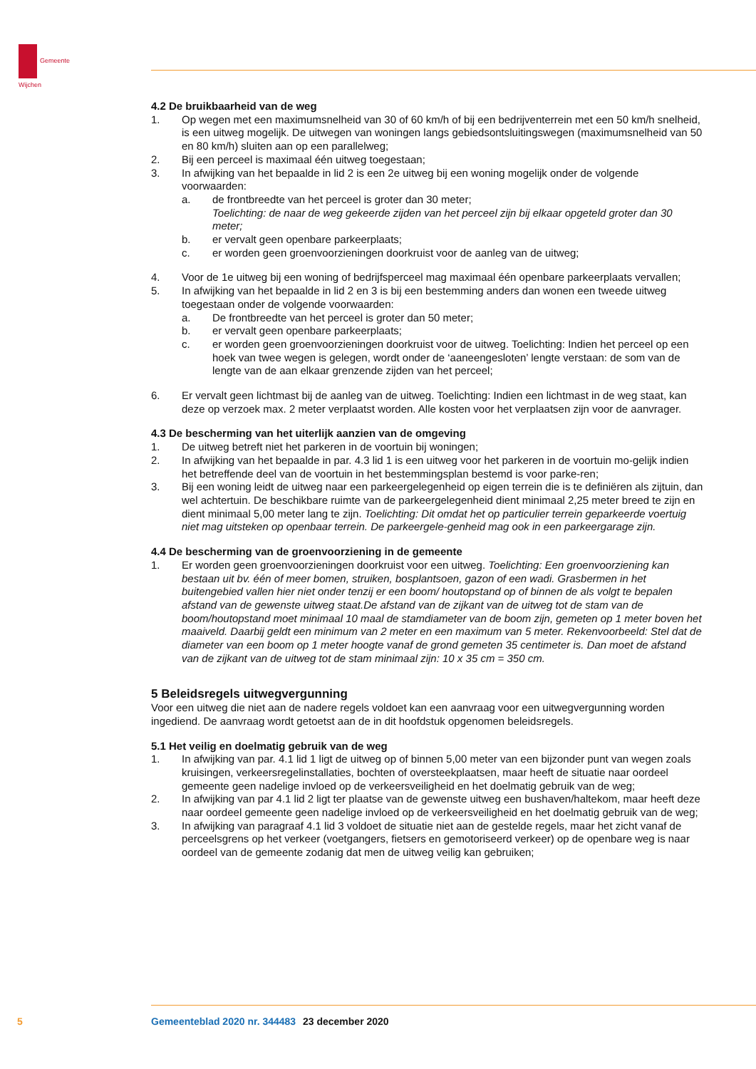Gemeente
Wijchen
4.2 De bruikbaarheid van de weg
1. Op wegen met een maximumsnelheid van 30 of 60 km/h of bij een bedrijventerrein met een 50 km/h snelheid, is een uitweg mogelijk. De uitwegen van woningen langs gebiedsontsluitingswegen (maximumsnelheid van 50 en 80 km/h) sluiten aan op een parallelweg;
2. Bij een perceel is maximaal één uitweg toegestaan;
3. In afwijking van het bepaalde in lid 2 is een 2e uitweg bij een woning mogelijk onder de volgende voorwaarden:
a. de frontbreedte van het perceel is groter dan 30 meter;
Toelichting: de naar de weg gekeerde zijden van het perceel zijn bij elkaar opgeteld groter dan 30 meter;
b. er vervalt geen openbare parkeerplaats;
c. er worden geen groenvoorzieningen doorkruist voor de aanleg van de uitweg;
4. Voor de 1e uitweg bij een woning of bedrijfsperceel mag maximaal één openbare parkeerplaats vervallen;
5. In afwijking van het bepaalde in lid 2 en 3 is bij een bestemming anders dan wonen een tweede uitweg toegestaan onder de volgende voorwaarden:
a. De frontbreedte van het perceel is groter dan 50 meter;
b. er vervalt geen openbare parkeerplaats;
c. er worden geen groenvoorzieningen doorkruist voor de uitweg. Toelichting: Indien het perceel op een hoek van twee wegen is gelegen, wordt onder de ‘aaneengesloten’ lengte verstaan: de som van de lengte van de aan elkaar grenzende zijden van het perceel;
6. Er vervalt geen lichtmast bij de aanleg van de uitweg. Toelichting: Indien een lichtmast in de weg staat, kan deze op verzoek max. 2 meter verplaatst worden. Alle kosten voor het verplaatsen zijn voor de aanvrager.
4.3 De bescherming van het uiterlijk aanzien van de omgeving
1. De uitweg betreft niet het parkeren in de voortuin bij woningen;
2. In afwijking van het bepaalde in par. 4.3 lid 1 is een uitweg voor het parkeren in de voortuin mo-gelijk indien het betreffende deel van de voortuin in het bestemmingsplan bestemd is voor parke-ren;
3. Bij een woning leidt de uitweg naar een parkeergelegenheid op eigen terrein die is te definiëren als zijtuin, dan wel achtertuin. De beschikbare ruimte van de parkeergelegenheid dient minimaal 2,25 meter breed te zijn en dient minimaal 5,00 meter lang te zijn. Toelichting: Dit omdat het op particulier terrein geparkeerde voertuig niet mag uitsteken op openbaar terrein. De parkeergele-genheid mag ook in een parkeergarage zijn.
4.4 De bescherming van de groenvoorziening in de gemeente
1. Er worden geen groenvoorzieningen doorkruist voor een uitweg. Toelichting: Een groenvoorziening kan bestaan uit bv. één of meer bomen, struiken, bosplantsoen, gazon of een wadi. Grasbermen in het buitengebied vallen hier niet onder tenzij er een boom/ houtopstand op of binnen de als volgt te bepalen afstand van de gewenste uitweg staat.De afstand van de zijkant van de uitweg tot de stam van de boom/houtopstand moet minimaal 10 maal de stamdiameter van de boom zijn, gemeten op 1 meter boven het maaiveld. Daarbij geldt een minimum van 2 meter en een maximum van 5 meter. Rekenvoorbeeld: Stel dat de diameter van een boom op 1 meter hoogte vanaf de grond gemeten 35 centimeter is. Dan moet de afstand van de zijkant van de uitweg tot de stam minimaal zijn: 10 x 35 cm = 350 cm.
5 Beleidsregels uitwegvergunning
Voor een uitweg die niet aan de nadere regels voldoet kan een aanvraag voor een uitwegvergunning worden ingediend. De aanvraag wordt getoetst aan de in dit hoofdstuk opgenomen beleidsregels.
5.1 Het veilig en doelmatig gebruik van de weg
1. In afwijking van par. 4.1 lid 1 ligt de uitweg op of binnen 5,00 meter van een bijzonder punt van wegen zoals kruisingen, verkeersregelinstallaties, bochten of oversteekplaatsen, maar heeft de situatie naar oordeel gemeente geen nadelige invloed op de verkeersveiligheid en het doelmatig gebruik van de weg;
2. In afwijking van par 4.1 lid 2 ligt ter plaatse van de gewenste uitweg een bushaven/haltekom, maar heeft deze naar oordeel gemeente geen nadelige invloed op de verkeersveiligheid en het doelmatig gebruik van de weg;
3. In afwijking van paragraaf 4.1 lid 3 voldoet de situatie niet aan de gestelde regels, maar het zicht vanaf de perceelsgrens op het verkeer (voetgangers, fietsers en gemotoriseerd verkeer) op de openbare weg is naar oordeel van de gemeente zodanig dat men de uitweg veilig kan gebruiken;
5 Gemeenteblad 2020 nr. 344483 23 december 2020